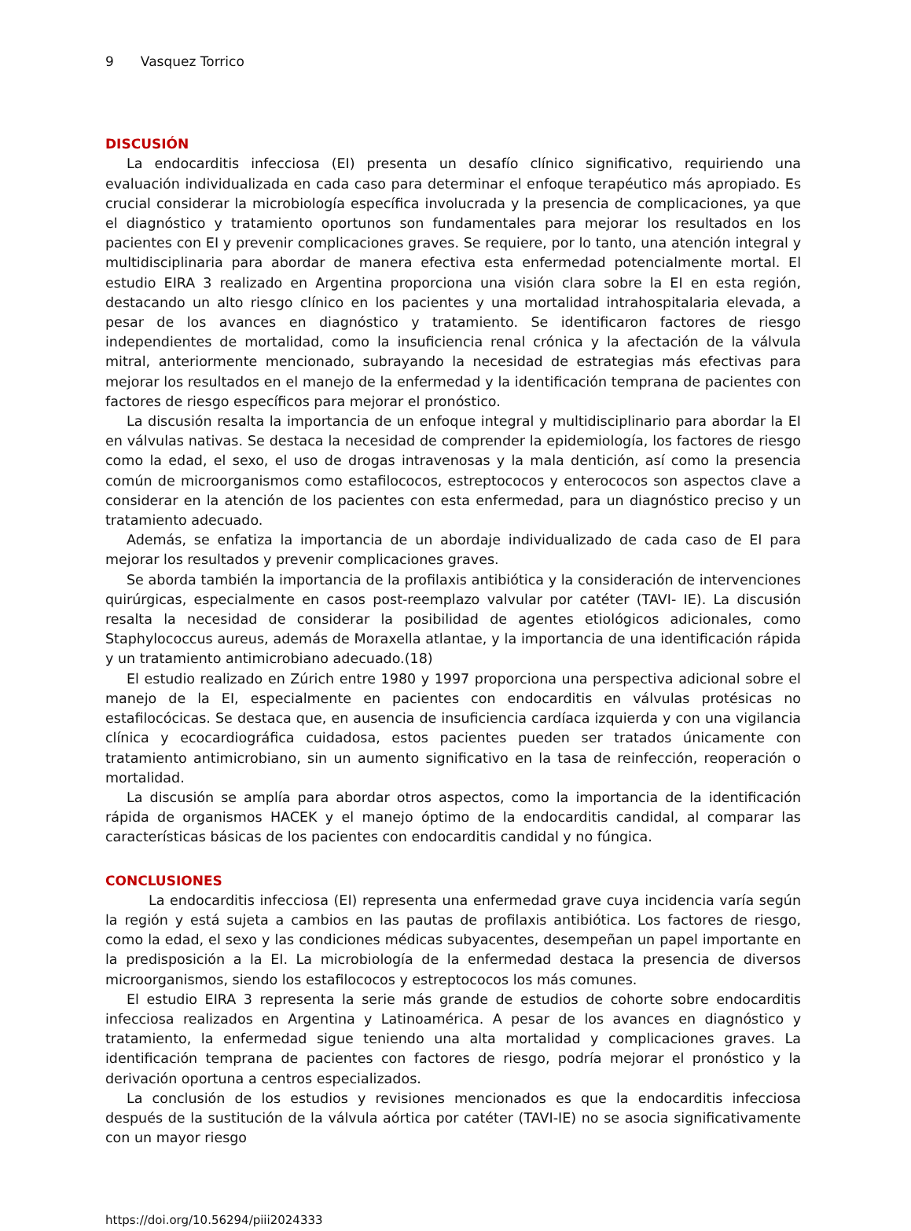9 Vasquez Torrico
DISCUSIÓN
La endocarditis infecciosa (EI) presenta un desafío clínico significativo, requiriendo una evaluación individualizada en cada caso para determinar el enfoque terapéutico más apropiado. Es crucial considerar la microbiología específica involucrada y la presencia de complicaciones, ya que el diagnóstico y tratamiento oportunos son fundamentales para mejorar los resultados en los pacientes con EI y prevenir complicaciones graves. Se requiere, por lo tanto, una atención integral y multidisciplinaria para abordar de manera efectiva esta enfermedad potencialmente mortal. El estudio EIRA 3 realizado en Argentina proporciona una visión clara sobre la EI en esta región, destacando un alto riesgo clínico en los pacientes y una mortalidad intrahospitalaria elevada, a pesar de los avances en diagnóstico y tratamiento. Se identificaron factores de riesgo independientes de mortalidad, como la insuficiencia renal crónica y la afectación de la válvula mitral, anteriormente mencionado, subrayando la necesidad de estrategias más efectivas para mejorar los resultados en el manejo de la enfermedad y la identificación temprana de pacientes con factores de riesgo específicos para mejorar el pronóstico.
La discusión resalta la importancia de un enfoque integral y multidisciplinario para abordar la EI en válvulas nativas. Se destaca la necesidad de comprender la epidemiología, los factores de riesgo como la edad, el sexo, el uso de drogas intravenosas y la mala dentición, así como la presencia común de microorganismos como estafilococos, estreptococos y enterococos son aspectos clave a considerar en la atención de los pacientes con esta enfermedad, para un diagnóstico preciso y un tratamiento adecuado.
Además, se enfatiza la importancia de un abordaje individualizado de cada caso de EI para mejorar los resultados y prevenir complicaciones graves.
Se aborda también la importancia de la profilaxis antibiótica y la consideración de intervenciones quirúrgicas, especialmente en casos post-reemplazo valvular por catéter (TAVI- IE). La discusión resalta la necesidad de considerar la posibilidad de agentes etiológicos adicionales, como Staphylococcus aureus, además de Moraxella atlantae, y la importancia de una identificación rápida y un tratamiento antimicrobiano adecuado.(18)
El estudio realizado en Zúrich entre 1980 y 1997 proporciona una perspectiva adicional sobre el manejo de la EI, especialmente en pacientes con endocarditis en válvulas protésicas no estafilocócicas. Se destaca que, en ausencia de insuficiencia cardíaca izquierda y con una vigilancia clínica y ecocardiográfica cuidadosa, estos pacientes pueden ser tratados únicamente con tratamiento antimicrobiano, sin un aumento significativo en la tasa de reinfección, reoperación o mortalidad.
La discusión se amplía para abordar otros aspectos, como la importancia de la identificación rápida de organismos HACEK y el manejo óptimo de la endocarditis candidal, al comparar las características básicas de los pacientes con endocarditis candidal y no fúngica.
CONCLUSIONES
La endocarditis infecciosa (EI) representa una enfermedad grave cuya incidencia varía según la región y está sujeta a cambios en las pautas de profilaxis antibiótica. Los factores de riesgo, como la edad, el sexo y las condiciones médicas subyacentes, desempeñan un papel importante en la predisposición a la EI. La microbiología de la enfermedad destaca la presencia de diversos microorganismos, siendo los estafilococos y estreptococos los más comunes.
El estudio EIRA 3 representa la serie más grande de estudios de cohorte sobre endocarditis infecciosa realizados en Argentina y Latinoamérica. A pesar de los avances en diagnóstico y tratamiento, la enfermedad sigue teniendo una alta mortalidad y complicaciones graves. La identificación temprana de pacientes con factores de riesgo, podría mejorar el pronóstico y la derivación oportuna a centros especializados.
La conclusión de los estudios y revisiones mencionados es que la endocarditis infecciosa después de la sustitución de la válvula aórtica por catéter (TAVI-IE) no se asocia significativamente con un mayor riesgo
https://doi.org/10.56294/piii2024333